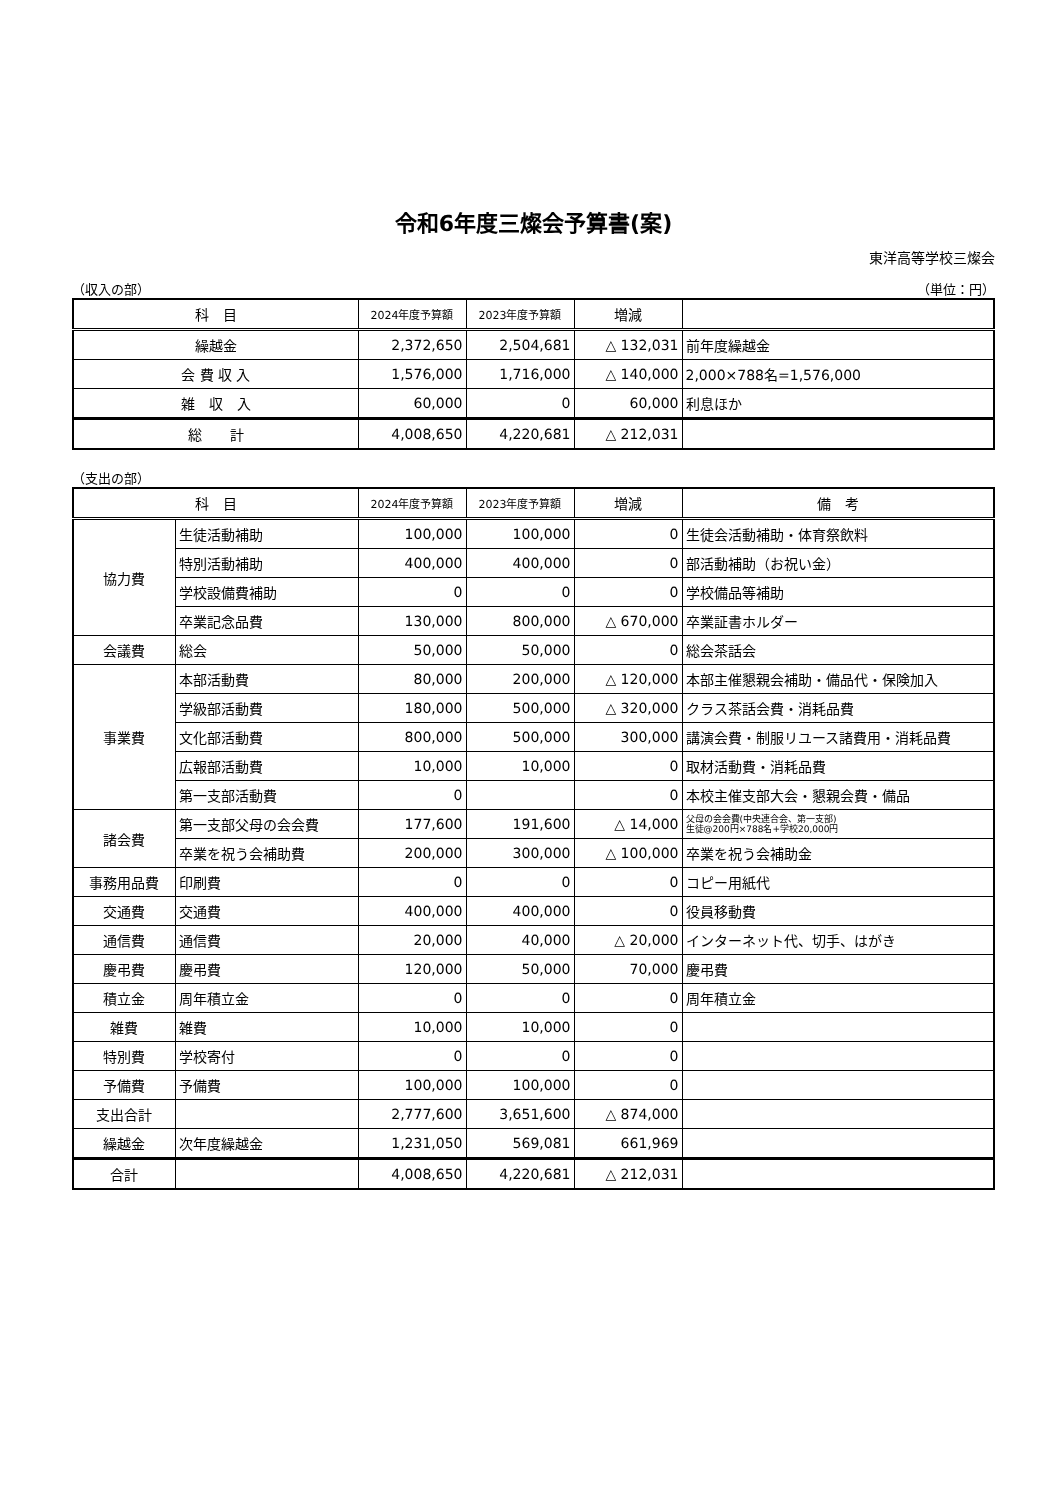令和6年度三燦会予算書(案)
東洋高等学校三燦会
（収入の部） （単位：円）
| 科 目 | 2024年度予算額 | 2023年度予算額 | 増減 | |
| --- | --- | --- | --- | --- |
| 繰越金 | 2,372,650 | 2,504,681 | △ 132,031 | 前年度繰越金 |
| 会 費 収 入 | 1,576,000 | 1,716,000 | △ 140,000 | 2,000×788名=1,576,000 |
| 雑 収 入 | 60,000 | 0 | 60,000 | 利息ほか |
| 総 計 | 4,008,650 | 4,220,681 | △ 212,031 | |
（支出の部）
| 科 目 | | 2024年度予算額 | 2023年度予算額 | 増減 | 備 考 |
| --- | --- | --- | --- | --- | --- |
| 協力費 | 生徒活動補助 | 100,000 | 100,000 | 0 | 生徒会活動補助・体育祭飲料 |
| | 特別活動補助 | 400,000 | 400,000 | 0 | 部活動補助（お祝い金） |
| | 学校設備費補助 | 0 | 0 | 0 | 学校備品等補助 |
| | 卒業記念品費 | 130,000 | 800,000 | △ 670,000 | 卒業証書ホルダー |
| 会議費 | 総会 | 50,000 | 50,000 | 0 | 総会茶話会 |
| 事業費 | 本部活動費 | 80,000 | 200,000 | △ 120,000 | 本部主催懇親会補助・備品代・保険加入 |
| | 学級部活動費 | 180,000 | 500,000 | △ 320,000 | クラス茶話会費・消耗品費 |
| | 文化部活動費 | 800,000 | 500,000 | 300,000 | 講演会費・制服リユース諸費用・消耗品費 |
| | 広報部活動費 | 10,000 | 10,000 | 0 | 取材活動費・消耗品費 |
| | 第一支部活動費 | 0 | | 0 | 本校主催支部大会・懇親会費・備品 |
| 諸会費 | 第一支部父母の会会費 | 177,600 | 191,600 | △ 14,000 | 父母の会会費(中央連合会、第一支部) 生徒@200円×788名+学校20,000円 |
| | 卒業を祝う会補助費 | 200,000 | 300,000 | △ 100,000 | 卒業を祝う会補助金 |
| 事務用品費 | 印刷費 | 0 | 0 | 0 | コピー用紙代 |
| 交通費 | 交通費 | 400,000 | 400,000 | 0 | 役員移動費 |
| 通信費 | 通信費 | 20,000 | 40,000 | △ 20,000 | インターネット代、切手、はがき |
| 慶弔費 | 慶弔費 | 120,000 | 50,000 | 70,000 | 慶弔費 |
| 積立金 | 周年積立金 | 0 | 0 | 0 | 周年積立金 |
| 雑費 | 雑費 | 10,000 | 10,000 | 0 | |
| 特別費 | 学校寄付 | 0 | 0 | 0 | |
| 予備費 | 予備費 | 100,000 | 100,000 | 0 | |
| 支出合計 | | 2,777,600 | 3,651,600 | △ 874,000 | |
| 繰越金 | 次年度繰越金 | 1,231,050 | 569,081 | 661,969 | |
| 合計 | | 4,008,650 | 4,220,681 | △ 212,031 | |